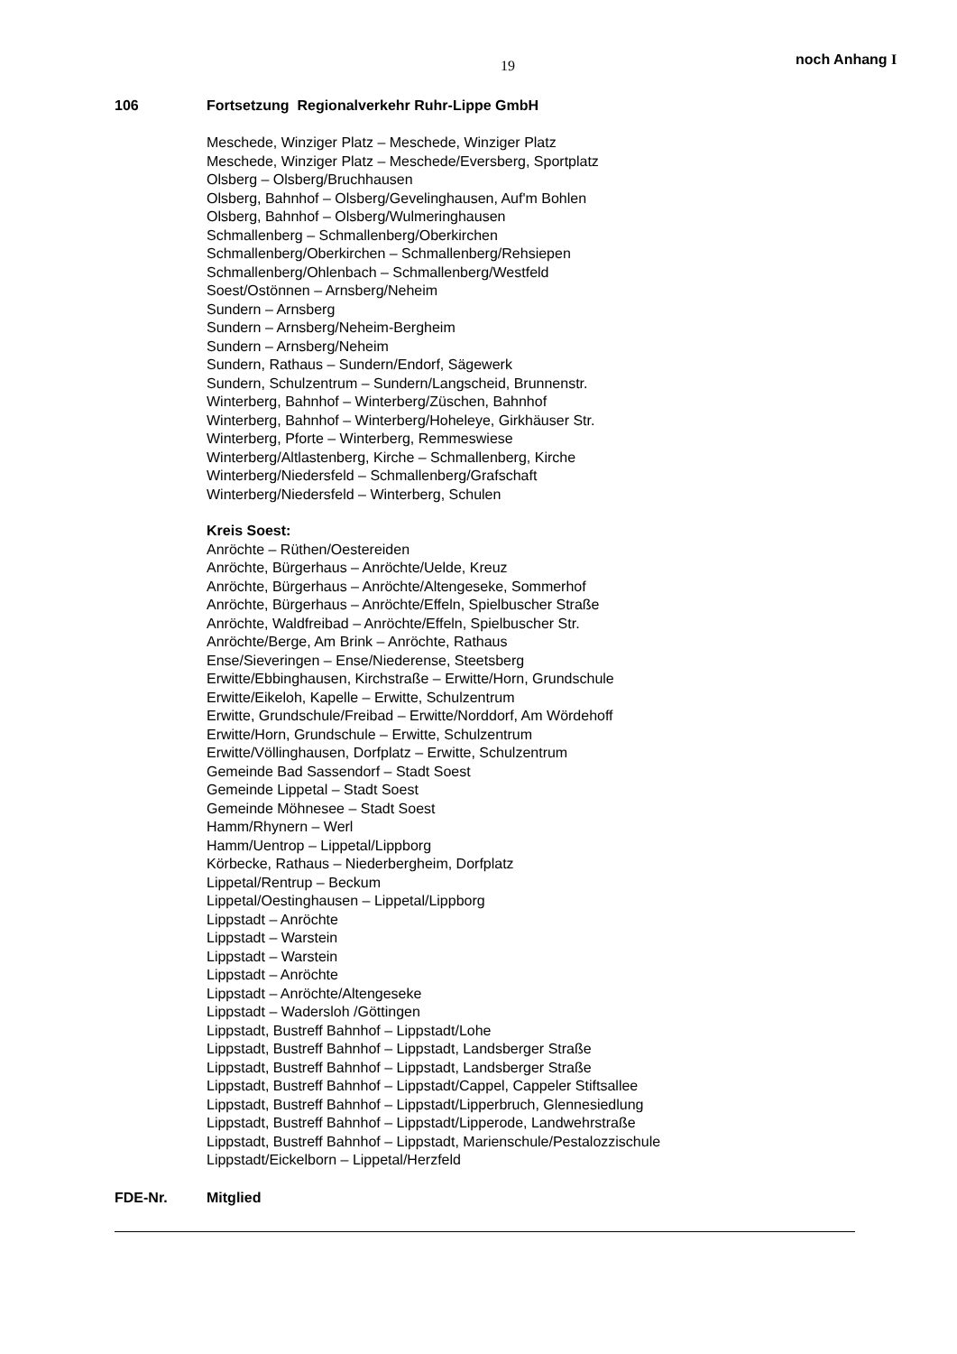19 noch Anhang I
106 Fortsetzung Regionalverkehr Ruhr-Lippe GmbH
Meschede, Winziger Platz – Meschede, Winziger Platz
Meschede, Winziger Platz – Meschede/Eversberg, Sportplatz
Olsberg – Olsberg/Bruchhausen
Olsberg, Bahnhof – Olsberg/Gevelinghausen, Auf'm Bohlen
Olsberg, Bahnhof – Olsberg/Wulmeringhausen
Schmallenberg – Schmallenberg/Oberkirchen
Schmallenberg/Oberkirchen – Schmallenberg/Rehsiepen
Schmallenberg/Ohlenbach – Schmallenberg/Westfeld
Soest/Ostönnen – Arnsberg/Neheim
Sundern – Arnsberg
Sundern – Arnsberg/Neheim-Bergheim
Sundern – Arnsberg/Neheim
Sundern, Rathaus – Sundern/Endorf, Sägewerk
Sundern, Schulzentrum – Sundern/Langscheid, Brunnenstr.
Winterberg, Bahnhof – Winterberg/Züschen, Bahnhof
Winterberg, Bahnhof – Winterberg/Hoheleye, Girkhäuser Str.
Winterberg, Pforte – Winterberg, Remmeswiese
Winterberg/Altlastenberg, Kirche – Schmallenberg, Kirche
Winterberg/Niedersfeld – Schmallenberg/Grafschaft
Winterberg/Niedersfeld – Winterberg, Schulen
Kreis Soest:
Anröchte – Rüthen/Oestereiden
Anröchte, Bürgerhaus – Anröchte/Uelde, Kreuz
Anröchte, Bürgerhaus – Anröchte/Altengeseke, Sommerhof
Anröchte, Bürgerhaus – Anröchte/Effeln, Spielbuscher Straße
Anröchte, Waldfreibad – Anröchte/Effeln, Spielbuscher Str.
Anröchte/Berge, Am Brink – Anröchte, Rathaus
Ense/Sieveringen – Ense/Niederense, Steetsberg
Erwitte/Ebbinghausen, Kirchstraße – Erwitte/Horn, Grundschule
Erwitte/Eikeloh, Kapelle – Erwitte, Schulzentrum
Erwitte, Grundschule/Freibad – Erwitte/Norddorf, Am Wördehoff
Erwitte/Horn, Grundschule – Erwitte, Schulzentrum
Erwitte/Völlinghausen, Dorfplatz – Erwitte, Schulzentrum
Gemeinde Bad Sassendorf – Stadt Soest
Gemeinde Lippetal – Stadt Soest
Gemeinde Möhnesee – Stadt Soest
Hamm/Rhynern – Werl
Hamm/Uentrop – Lippetal/Lippborg
Körbecke, Rathaus – Niederbergheim, Dorfplatz
Lippetal/Rentrup – Beckum
Lippetal/Oestinghausen – Lippetal/Lippborg
Lippstadt – Anröchte
Lippstadt – Warstein
Lippstadt – Warstein
Lippstadt – Anröchte
Lippstadt – Anröchte/Altengeseke
Lippstadt – Wadersloh /Göttingen
Lippstadt, Bustreff Bahnhof – Lippstadt/Lohe
Lippstadt, Bustreff Bahnhof – Lippstadt, Landsberger Straße
Lippstadt, Bustreff Bahnhof – Lippstadt, Landsberger Straße
Lippstadt, Bustreff Bahnhof – Lippstadt/Cappel, Cappeler Stiftsallee
Lippstadt, Bustreff Bahnhof – Lippstadt/Lipperbruch, Glennesiedlung
Lippstadt, Bustreff Bahnhof – Lippstadt/Lipperode, Landwehrstraße
Lippstadt, Bustreff Bahnhof – Lippstadt, Marienschule/Pestalozzischule
Lippstadt/Eickelborn – Lippetal/Herzfeld
FDE-Nr. Mitglied